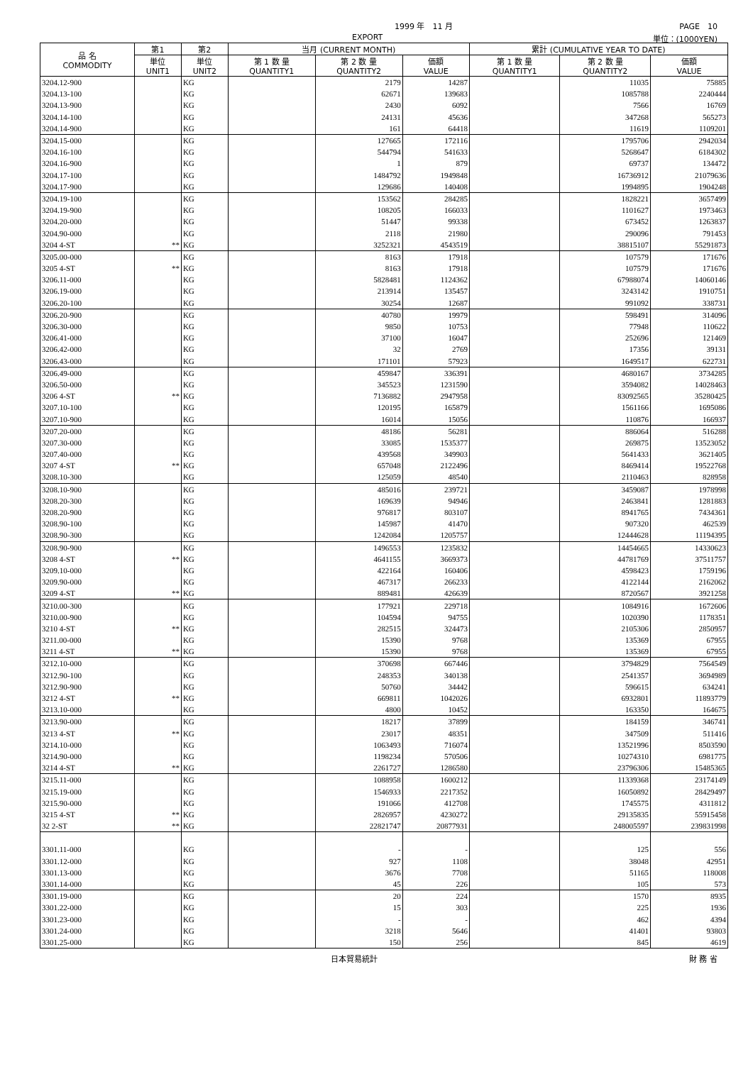1999 年　11 月 PAGE　10
EXPORT 単位：(1000YEN)
| 品 名 COMMODITY | 第1 | 第2 | 当月 (CURRENT MONTH) | | | 累計 (CUMULATIVE YEAR TO DATE) | | |
| --- | --- | --- | --- | --- | --- | --- | --- | --- |
| | 単位 UNIT1 | 単位 UNIT2 | 第 1 数 量 QUANTITY1 | 第 2 数 量 QUANTITY2 | 価額 VALUE | 第 1 数 量 QUANTITY1 | 第 2 数 量 QUANTITY2 | 価額 VALUE |
| 3204.12-900 | | KG | | 2179 | 14287 | | 11035 | 75885 |
| 3204.13-100 | | KG | | 62671 | 139683 | | 1085788 | 2240444 |
| 3204.13-900 | | KG | | 2430 | 6092 | | 7566 | 16769 |
| 3204.14-100 | | KG | | 24131 | 45636 | | 347268 | 565273 |
| 3204.14-900 | | KG | | 161 | 64418 | | 11619 | 1109201 |
| 3204.15-000 | | KG | | 127665 | 172116 | | 1795706 | 2942034 |
| 3204.16-100 | | KG | | 544794 | 541633 | | 5268647 | 6184302 |
| 3204.16-900 | | KG | | 1 | 879 | | 69737 | 134472 |
| 3204.17-100 | | KG | | 1484792 | 1949848 | | 16736912 | 21079636 |
| 3204.17-900 | | KG | | 129686 | 140408 | | 1994895 | 1904248 |
| 3204.19-100 | | KG | | 153562 | 284285 | | 1828221 | 3657499 |
| 3204.19-900 | | KG | | 108205 | 166033 | | 1101627 | 1973463 |
| 3204.20-000 | | KG | | 51447 | 99338 | | 673452 | 1263837 |
| 3204.90-000 | | KG | | 2118 | 21980 | | 290096 | 791453 |
| 3204 4-ST | ** | KG | | 3252321 | 4543519 | | 38815107 | 55291873 |
| 3205.00-000 | | KG | | 8163 | 17918 | | 107579 | 171676 |
| 3205 4-ST | ** | KG | | 8163 | 17918 | | 107579 | 171676 |
| 3206.11-000 | | KG | | 5828481 | 1124362 | | 67988074 | 14060146 |
| 3206.19-000 | | KG | | 213914 | 135457 | | 3243142 | 1910751 |
| 3206.20-100 | | KG | | 30254 | 12687 | | 991092 | 338731 |
| 3206.20-900 | | KG | | 40780 | 19979 | | 598491 | 314096 |
| 3206.30-000 | | KG | | 9850 | 10753 | | 77948 | 110622 |
| 3206.41-000 | | KG | | 37100 | 16047 | | 252696 | 121469 |
| 3206.42-000 | | KG | | 32 | 2769 | | 17356 | 39131 |
| 3206.43-000 | | KG | | 171101 | 57923 | | 1649517 | 622731 |
| 3206.49-000 | | KG | | 459847 | 336391 | | 4680167 | 3734285 |
| 3206.50-000 | | KG | | 345523 | 1231590 | | 3594082 | 14028463 |
| 3206 4-ST | ** | KG | | 7136882 | 2947958 | | 83092565 | 35280425 |
| 3207.10-100 | | KG | | 120195 | 165879 | | 1561166 | 1695086 |
| 3207.10-900 | | KG | | 16014 | 15056 | | 110876 | 166937 |
| 3207.20-000 | | KG | | 48186 | 56281 | | 886064 | 516288 |
| 3207.30-000 | | KG | | 33085 | 1535377 | | 269875 | 13523052 |
| 3207.40-000 | | KG | | 439568 | 349903 | | 5641433 | 3621405 |
| 3207 4-ST | ** | KG | | 657048 | 2122496 | | 8469414 | 19522768 |
| 3208.10-300 | | KG | | 125059 | 48540 | | 2110463 | 828958 |
| 3208.10-900 | | KG | | 485016 | 239721 | | 3459087 | 1978998 |
| 3208.20-300 | | KG | | 169639 | 94946 | | 2463841 | 1281883 |
| 3208.20-900 | | KG | | 976817 | 803107 | | 8941765 | 7434361 |
| 3208.90-100 | | KG | | 145987 | 41470 | | 907320 | 462539 |
| 3208.90-300 | | KG | | 1242084 | 1205757 | | 12444628 | 11194395 |
| 3208.90-900 | | KG | | 1496553 | 1235832 | | 14454665 | 14330623 |
| 3208 4-ST | ** | KG | | 4641155 | 3669373 | | 44781769 | 37511757 |
| 3209.10-000 | | KG | | 422164 | 160406 | | 4598423 | 1759196 |
| 3209.90-000 | | KG | | 467317 | 266233 | | 4122144 | 2162062 |
| 3209 4-ST | ** | KG | | 889481 | 426639 | | 8720567 | 3921258 |
| 3210.00-300 | | KG | | 177921 | 229718 | | 1084916 | 1672606 |
| 3210.00-900 | | KG | | 104594 | 94755 | | 1020390 | 1178351 |
| 3210 4-ST | ** | KG | | 282515 | 324473 | | 2105306 | 2850957 |
| 3211.00-000 | | KG | | 15390 | 9768 | | 135369 | 67955 |
| 3211 4-ST | ** | KG | | 15390 | 9768 | | 135369 | 67955 |
| 3212.10-000 | | KG | | 370698 | 667446 | | 3794829 | 7564549 |
| 3212.90-100 | | KG | | 248353 | 340138 | | 2541357 | 3694989 |
| 3212.90-900 | | KG | | 50760 | 34442 | | 596615 | 634241 |
| 3212 4-ST | ** | KG | | 669811 | 1042026 | | 6932801 | 11893779 |
| 3213.10-000 | | KG | | 4800 | 10452 | | 163350 | 164675 |
| 3213.90-000 | | KG | | 18217 | 37899 | | 184159 | 346741 |
| 3213 4-ST | ** | KG | | 23017 | 48351 | | 347509 | 511416 |
| 3214.10-000 | | KG | | 1063493 | 716074 | | 13521996 | 8503590 |
| 3214.90-000 | | KG | | 1198234 | 570506 | | 10274310 | 6981775 |
| 3214 4-ST | ** | KG | | 2261727 | 1286580 | | 23796306 | 15485365 |
| 3215.11-000 | | KG | | 1088958 | 1600212 | | 11339368 | 23174149 |
| 3215.19-000 | | KG | | 1546933 | 2217352 | | 16050892 | 28429497 |
| 3215.90-000 | | KG | | 191066 | 412708 | | 1745575 | 4311812 |
| 3215 4-ST | ** | KG | | 2826957 | 4230272 | | 29135835 | 55915458 |
| 32 2-ST | ** | KG | | 22821747 | 20877931 | | 248005597 | 239831998 |
| 3301.11-000 | | KG | | - | - | | 125 | 556 |
| 3301.12-000 | | KG | | 927 | 1108 | | 38048 | 42951 |
| 3301.13-000 | | KG | | 3676 | 7708 | | 51165 | 118008 |
| 3301.14-000 | | KG | | 45 | 226 | | 105 | 573 |
| 3301.19-000 | | KG | | 20 | 224 | | 1570 | 8935 |
| 3301.22-000 | | KG | | 15 | 303 | | 225 | 1936 |
| 3301.23-000 | | KG | | - | - | | 462 | 4394 |
| 3301.24-000 | | KG | | 3218 | 5646 | | 41401 | 93803 |
| 3301.25-000 | | KG | | 150 | 256 | | 845 | 4619 |
日本貿易統計 財 務 省